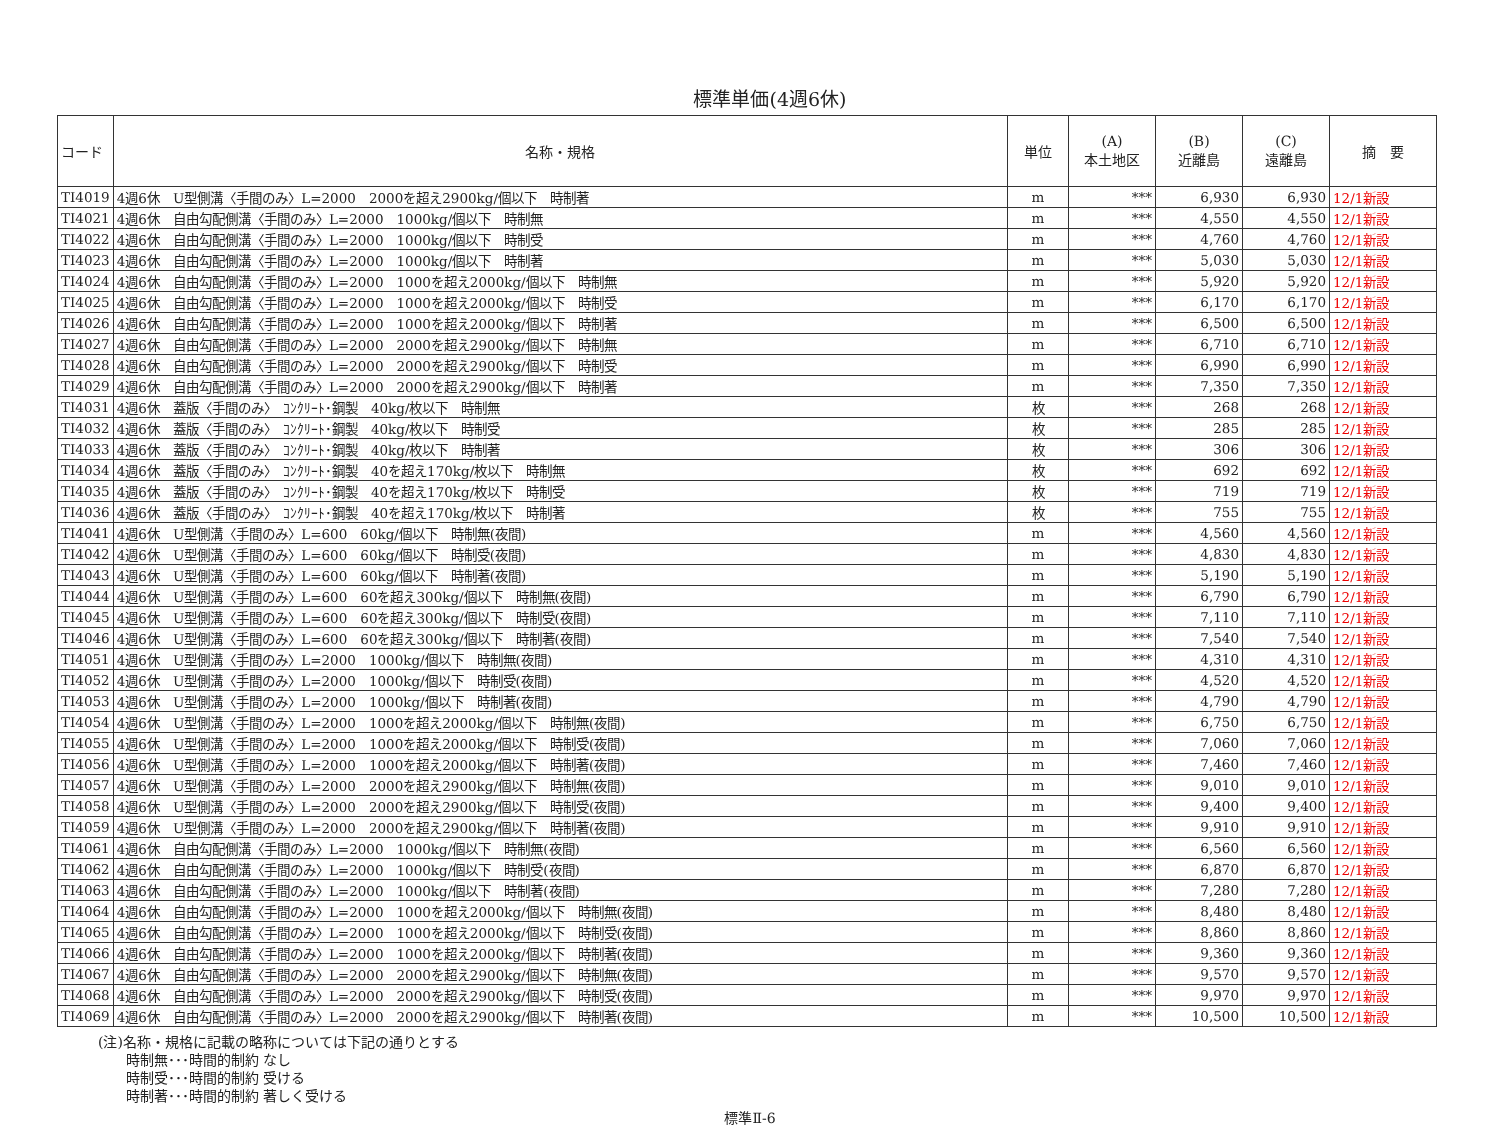標準単価(4週6休)
| コード | 名称・規格 | 単位 | (A) 本土地区 | (B) 近離島 | (C) 遠離島 | 摘 要 |
| --- | --- | --- | --- | --- | --- | --- |
| TI4019 | 4週6休 U型側溝〈手間のみ〉L=2000 2000を超え2900kg/個以下 時制著 | m | *** | 6,930 | 6,930 | 12/1新設 |
| TI4021 | 4週6休 自由勾配側溝〈手間のみ〉L=2000 1000kg/個以下 時制無 | m | *** | 4,550 | 4,550 | 12/1新設 |
| TI4022 | 4週6休 自由勾配側溝〈手間のみ〉L=2000 1000kg/個以下 時制受 | m | *** | 4,760 | 4,760 | 12/1新設 |
| TI4023 | 4週6休 自由勾配側溝〈手間のみ〉L=2000 1000kg/個以下 時制著 | m | *** | 5,030 | 5,030 | 12/1新設 |
| TI4024 | 4週6休 自由勾配側溝〈手間のみ〉L=2000 1000を超え2000kg/個以下 時制無 | m | *** | 5,920 | 5,920 | 12/1新設 |
| TI4025 | 4週6休 自由勾配側溝〈手間のみ〉L=2000 1000を超え2000kg/個以下 時制受 | m | *** | 6,170 | 6,170 | 12/1新設 |
| TI4026 | 4週6休 自由勾配側溝〈手間のみ〉L=2000 1000を超え2000kg/個以下 時制著 | m | *** | 6,500 | 6,500 | 12/1新設 |
| TI4027 | 4週6休 自由勾配側溝〈手間のみ〉L=2000 2000を超え2900kg/個以下 時制無 | m | *** | 6,710 | 6,710 | 12/1新設 |
| TI4028 | 4週6休 自由勾配側溝〈手間のみ〉L=2000 2000を超え2900kg/個以下 時制受 | m | *** | 6,990 | 6,990 | 12/1新設 |
| TI4029 | 4週6休 自由勾配側溝〈手間のみ〉L=2000 2000を超え2900kg/個以下 時制著 | m | *** | 7,350 | 7,350 | 12/1新設 |
| TI4031 | 4週6休 蓋版〈手間のみ〉 ｺﾝｸﾘｰﾄ･鋼製 40kg/枚以下 時制無 | 枚 | *** | 268 | 268 | 12/1新設 |
| TI4032 | 4週6休 蓋版〈手間のみ〉 ｺﾝｸﾘｰﾄ･鋼製 40kg/枚以下 時制受 | 枚 | *** | 285 | 285 | 12/1新設 |
| TI4033 | 4週6休 蓋版〈手間のみ〉 ｺﾝｸﾘｰﾄ･鋼製 40kg/枚以下 時制著 | 枚 | *** | 306 | 306 | 12/1新設 |
| TI4034 | 4週6休 蓋版〈手間のみ〉 ｺﾝｸﾘｰﾄ･鋼製 40を超え170kg/枚以下 時制無 | 枚 | *** | 692 | 692 | 12/1新設 |
| TI4035 | 4週6休 蓋版〈手間のみ〉 ｺﾝｸﾘｰﾄ･鋼製 40を超え170kg/枚以下 時制受 | 枚 | *** | 719 | 719 | 12/1新設 |
| TI4036 | 4週6休 蓋版〈手間のみ〉 ｺﾝｸﾘｰﾄ･鋼製 40を超え170kg/枚以下 時制著 | 枚 | *** | 755 | 755 | 12/1新設 |
| TI4041 | 4週6休 U型側溝〈手間のみ〉L=600 60kg/個以下 時制無(夜間) | m | *** | 4,560 | 4,560 | 12/1新設 |
| TI4042 | 4週6休 U型側溝〈手間のみ〉L=600 60kg/個以下 時制受(夜間) | m | *** | 4,830 | 4,830 | 12/1新設 |
| TI4043 | 4週6休 U型側溝〈手間のみ〉L=600 60kg/個以下 時制著(夜間) | m | *** | 5,190 | 5,190 | 12/1新設 |
| TI4044 | 4週6休 U型側溝〈手間のみ〉L=600 60を超え300kg/個以下 時制無(夜間) | m | *** | 6,790 | 6,790 | 12/1新設 |
| TI4045 | 4週6休 U型側溝〈手間のみ〉L=600 60を超え300kg/個以下 時制受(夜間) | m | *** | 7,110 | 7,110 | 12/1新設 |
| TI4046 | 4週6休 U型側溝〈手間のみ〉L=600 60を超え300kg/個以下 時制著(夜間) | m | *** | 7,540 | 7,540 | 12/1新設 |
| TI4051 | 4週6休 U型側溝〈手間のみ〉L=2000 1000kg/個以下 時制無(夜間) | m | *** | 4,310 | 4,310 | 12/1新設 |
| TI4052 | 4週6休 U型側溝〈手間のみ〉L=2000 1000kg/個以下 時制受(夜間) | m | *** | 4,520 | 4,520 | 12/1新設 |
| TI4053 | 4週6休 U型側溝〈手間のみ〉L=2000 1000kg/個以下 時制著(夜間) | m | *** | 4,790 | 4,790 | 12/1新設 |
| TI4054 | 4週6休 U型側溝〈手間のみ〉L=2000 1000を超え2000kg/個以下 時制無(夜間) | m | *** | 6,750 | 6,750 | 12/1新設 |
| TI4055 | 4週6休 U型側溝〈手間のみ〉L=2000 1000を超え2000kg/個以下 時制受(夜間) | m | *** | 7,060 | 7,060 | 12/1新設 |
| TI4056 | 4週6休 U型側溝〈手間のみ〉L=2000 1000を超え2000kg/個以下 時制著(夜間) | m | *** | 7,460 | 7,460 | 12/1新設 |
| TI4057 | 4週6休 U型側溝〈手間のみ〉L=2000 2000を超え2900kg/個以下 時制無(夜間) | m | *** | 9,010 | 9,010 | 12/1新設 |
| TI4058 | 4週6休 U型側溝〈手間のみ〉L=2000 2000を超え2900kg/個以下 時制受(夜間) | m | *** | 9,400 | 9,400 | 12/1新設 |
| TI4059 | 4週6休 U型側溝〈手間のみ〉L=2000 2000を超え2900kg/個以下 時制著(夜間) | m | *** | 9,910 | 9,910 | 12/1新設 |
| TI4061 | 4週6休 自由勾配側溝〈手間のみ〉L=2000 1000kg/個以下 時制無(夜間) | m | *** | 6,560 | 6,560 | 12/1新設 |
| TI4062 | 4週6休 自由勾配側溝〈手間のみ〉L=2000 1000kg/個以下 時制受(夜間) | m | *** | 6,870 | 6,870 | 12/1新設 |
| TI4063 | 4週6休 自由勾配側溝〈手間のみ〉L=2000 1000kg/個以下 時制著(夜間) | m | *** | 7,280 | 7,280 | 12/1新設 |
| TI4064 | 4週6休 自由勾配側溝〈手間のみ〉L=2000 1000を超え2000kg/個以下 時制無(夜間) | m | *** | 8,480 | 8,480 | 12/1新設 |
| TI4065 | 4週6休 自由勾配側溝〈手間のみ〉L=2000 1000を超え2000kg/個以下 時制受(夜間) | m | *** | 8,860 | 8,860 | 12/1新設 |
| TI4066 | 4週6休 自由勾配側溝〈手間のみ〉L=2000 1000を超え2000kg/個以下 時制著(夜間) | m | *** | 9,360 | 9,360 | 12/1新設 |
| TI4067 | 4週6休 自由勾配側溝〈手間のみ〉L=2000 2000を超え2900kg/個以下 時制無(夜間) | m | *** | 9,570 | 9,570 | 12/1新設 |
| TI4068 | 4週6休 自由勾配側溝〈手間のみ〉L=2000 2000を超え2900kg/個以下 時制受(夜間) | m | *** | 9,970 | 9,970 | 12/1新設 |
| TI4069 | 4週6休 自由勾配側溝〈手間のみ〉L=2000 2000を超え2900kg/個以下 時制著(夜間) | m | *** | 10,500 | 10,500 | 12/1新設 |
(注)名称・規格に記載の略称については下記の通りとする
　　時制無･･･時間的制約 なし
　　時制受･･･時間的制約 受ける
　　時制著･･･時間的制約 著しく受ける
標準Ⅱ-6